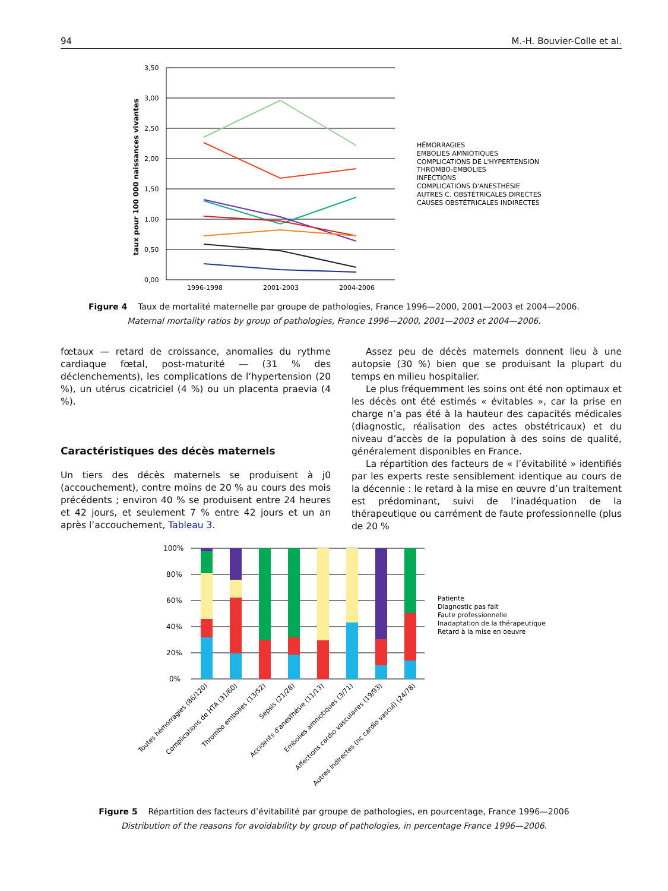94 M.-H. Bouvier-Colle et al.
3,50
3,00
2,50
2,00
1,50
1,00
0,50
0,00
1996-1998
2001-2003
2004-2006
taux pour 100 000 naissances vivantes
HÉMORRAGIES
EMBOLIES AMNIOTIQUES
COMPLICATIONS DE L'HYPERTENSION
THROMBO-EMBOLIES
INFECTIONS
COMPLICATIONS D'ANESTHÉSIE
AUTRES C. OBSTÉTRICALES DIRECTES
CAUSES OBSTÉTRICALES INDIRECTES
Figure 4 Taux de mortalité maternelle par groupe de pathologies, France 1996—2000, 2001—2003 et 2004—2006.
Maternal mortality ratios by group of pathologies, France 1996—2000, 2001—2003 et 2004—2006.
fœtaux — retard de croissance, anomalies du rythme cardiaque fœtal, post-maturité — (31 % des déclenchements), les complications de l’hypertension (20 %), un utérus cicatriciel (4 %) ou un placenta praevia (4 %).
Caractéristiques des décès maternels
Un tiers des décès maternels se produisent à j0 (accouchement), contre moins de 20 % au cours des mois précédents ; environ 40 % se produisent entre 24 heures et 42 jours, et seulement 7 % entre 42 jours et un an après l’accouchement, Tableau 3.
Assez peu de décès maternels donnent lieu à une autopsie (30 %) bien que se produisant la plupart du temps en milieu hospitalier.
Le plus fréquemment les soins ont été non optimaux et les décès ont été estimés « évitables », car la prise en charge n’a pas été à la hauteur des capacités médicales (diagnostic, réalisation des actes obstétricaux) et du niveau d’accès de la population à des soins de qualité, généralement disponibles en France.
La répartition des facteurs de « l’évitabilité » identifiés par les experts reste sensiblement identique au cours de la décennie : le retard à la mise en œuvre d’un traitement est prédominant, suivi de l’inadéquation de la thérapeutique ou carrément de faute professionnelle (plus de 20 %
100%
80%
60%
40%
20%
0%
Patiente
Diagnostic pas fait
Faute professionnelle
Inadaptation de la thérapeutique
Retard à la mise en oeuvre
Toutes hémorragies (86/120)
Complications de HTA (31/60)
Thrombo embolies (13/52)
Sepsis (21/28)
Accidents d'anesthésie (11/13)
Embolies amniotiques (3/71)
Affections cardio vasculaires (19/93)
Autres indirectes (nc cardio vascul) (24/78)
Figure 5 Répartition des facteurs d’évitabilité par groupe de pathologies, en pourcentage, France 1996—2006
Distribution of the reasons for avoidability by group of pathologies, in percentage France 1996—2006.